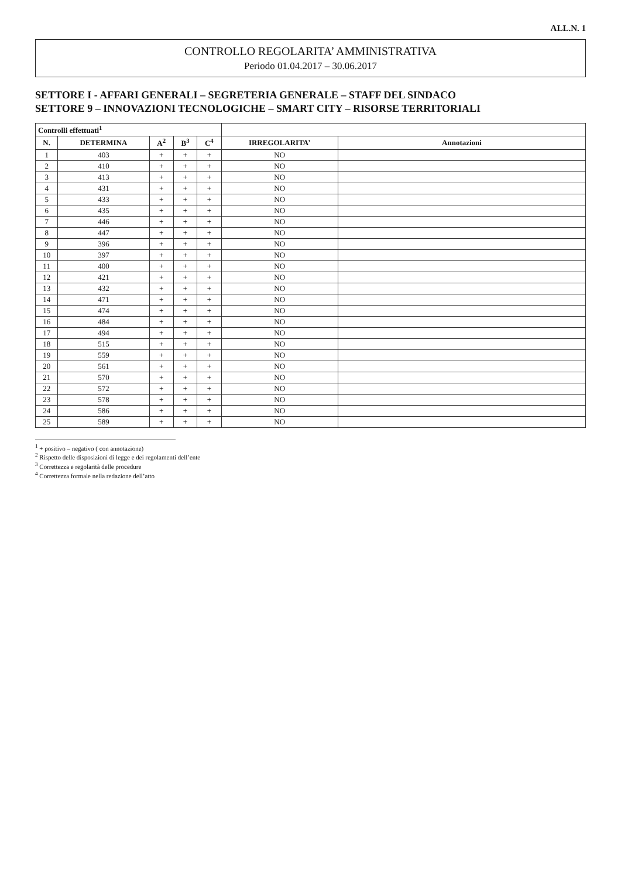ALL.N. 1
CONTROLLO REGOLARITA’ AMMINISTRATIVA
Periodo 01.04.2017 – 30.06.2017
SETTORE I - AFFARI GENERALI – SEGRETERIA GENERALE – STAFF DEL SINDACO
SETTORE 9 – INNOVAZIONI TECNOLOGICHE – SMART CITY – RISORSE TERRITORIALI
| Controlli effettuati<sup>1</sup> | | | | | | |
| --- | --- | --- | --- | --- | --- | --- |
| N. | DETERMINA | A<sup>2</sup> | B<sup>3</sup> | C<sup>4</sup> | IRREGOLARITA’ | Annotazioni |
| 1 | 403 | + | + | + | NO | |
| 2 | 410 | + | + | + | NO | |
| 3 | 413 | + | + | + | NO | |
| 4 | 431 | + | + | + | NO | |
| 5 | 433 | + | + | + | NO | |
| 6 | 435 | + | + | + | NO | |
| 7 | 446 | + | + | + | NO | |
| 8 | 447 | + | + | + | NO | |
| 9 | 396 | + | + | + | NO | |
| 10 | 397 | + | + | + | NO | |
| 11 | 400 | + | + | + | NO | |
| 12 | 421 | + | + | + | NO | |
| 13 | 432 | + | + | + | NO | |
| 14 | 471 | + | + | + | NO | |
| 15 | 474 | + | + | + | NO | |
| 16 | 484 | + | + | + | NO | |
| 17 | 494 | + | + | + | NO | |
| 18 | 515 | + | + | + | NO | |
| 19 | 559 | + | + | + | NO | |
| 20 | 561 | + | + | + | NO | |
| 21 | 570 | + | + | + | NO | |
| 22 | 572 | + | + | + | NO | |
| 23 | 578 | + | + | + | NO | |
| 24 | 586 | + | + | + | NO | |
| 25 | 589 | + | + | + | NO | |
<sup>1</sup> + positivo – negativo ( con annotazione)
<sup>2</sup> Rispetto delle disposizioni di legge e dei regolamenti dell’ente
<sup>3</sup> Correttezza e regolarità delle procedure
<sup>4</sup> Correttezza formale nella redazione dell’atto